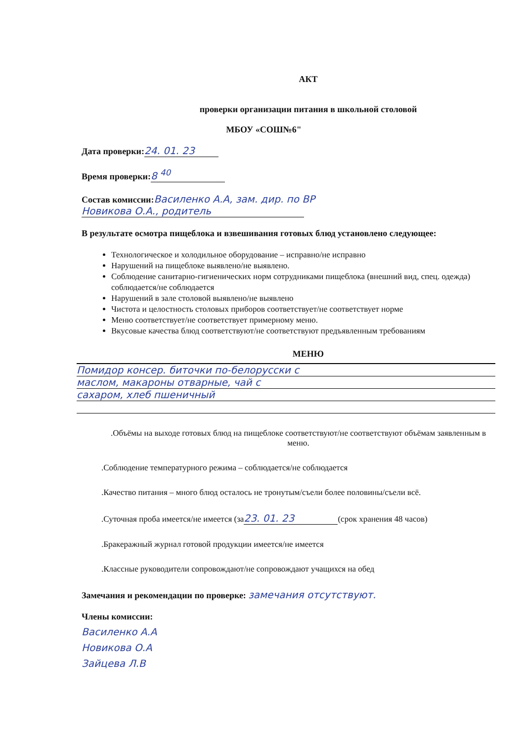АКТ
проверки организации питания в школьной столовой
МБОУ «СОШ№6"
Дата проверки: 24. 01. 23
Время проверки: 8 <sup>40</sup>
Состав комиссии: Василенко А.А, зам. дир. по ВР
Новикова О.А., родитель
В результате осмотра пищеблока и взвешивания готовых блюд установлено следующее:
Технологическое и холодильное оборудование – исправно/не исправно
Нарушений на пищеблоке выявлено/не выявлено.
Соблюдение санитарно-гигиенических норм сотрудниками пищеблока (внешний вид, спец. одежда) соблюдается/не соблюдается
Нарушений в зале столовой выявлено/не выявлено
Чистота и целостность столовых приборов соответствует/не соответствует норме
Меню соответствует/не соответствует примерному меню.
Вкусовые качества блюд соответствуют/не соответствуют предъявленным требованиям
МЕНЮ
Помидор консер. биточки по-белорусски с
маслом, макароны отварные, чай с
сахаром, хлеб пшеничный
.Объёмы на выходе готовых блюд на пищеблоке соответствуют/не соответствуют объёмам заявленным в меню.
.Соблюдение температурного режима – соблюдается/не соблюдается
.Качество питания – много блюд осталось не тронутым/съели более половины/съели всё.
.Суточная проба имеется/не имеется (за 23. 01. 23 (срок хранения 48 часов)
.Бракеражный журнал готовой продукции имеется/не имеется
.Классные руководители сопровождают/не сопровождают учащихся на обед
Замечания и рекомендации по проверке: замечания отсутствуют.
Члены комиссии:
Василенко А.А
Новикова О.А
Зайцева Л.В